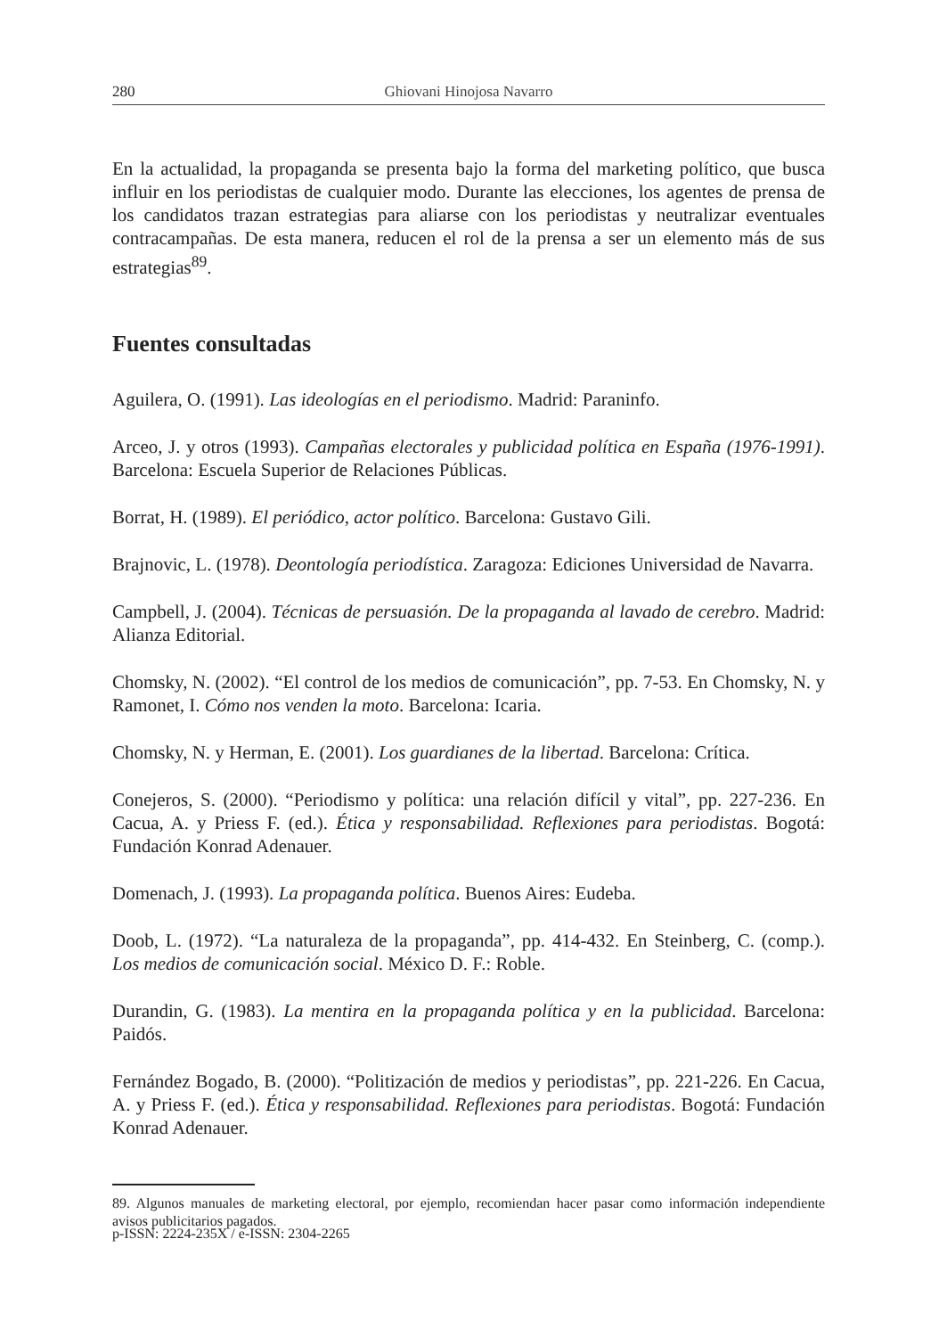280 Ghiovani Hinojosa Navarro
En la actualidad, la propaganda se presenta bajo la forma del marketing político, que busca influir en los periodistas de cualquier modo. Durante las elecciones, los agentes de prensa de los candidatos trazan estrategias para aliarse con los periodistas y neutralizar eventuales contracampañas. De esta manera, reducen el rol de la prensa a ser un elemento más de sus estrategias<sup>89</sup>.
Fuentes consultadas
Aguilera, O. (1991). Las ideologías en el periodismo. Madrid: Paraninfo.
Arceo, J. y otros (1993). Campañas electorales y publicidad política en España (1976-1991). Barcelona: Escuela Superior de Relaciones Públicas.
Borrat, H. (1989). El periódico, actor político. Barcelona: Gustavo Gili.
Brajnovic, L. (1978). Deontología periodística. Zaragoza: Ediciones Universidad de Navarra.
Campbell, J. (2004). Técnicas de persuasión. De la propaganda al lavado de cerebro. Madrid: Alianza Editorial.
Chomsky, N. (2002). “El control de los medios de comunicación”, pp. 7-53. En Chomsky, N. y Ramonet, I. Cómo nos venden la moto. Barcelona: Icaria.
Chomsky, N. y Herman, E. (2001). Los guardianes de la libertad. Barcelona: Crítica.
Conejeros, S. (2000). “Periodismo y política: una relación difícil y vital”, pp. 227-236. En Cacua, A. y Priess F. (ed.). Ética y responsabilidad. Reflexiones para periodistas. Bogotá: Fundación Konrad Adenauer.
Domenach, J. (1993). La propaganda política. Buenos Aires: Eudeba.
Doob, L. (1972). “La naturaleza de la propaganda”, pp. 414-432. En Steinberg, C. (comp.). Los medios de comunicación social. México D. F.: Roble.
Durandin, G. (1983). La mentira en la propaganda política y en la publicidad. Barcelona: Paidós.
Fernández Bogado, B. (2000). “Politización de medios y periodistas”, pp. 221-226. En Cacua, A. y Priess F. (ed.). Ética y responsabilidad. Reflexiones para periodistas. Bogotá: Fundación Konrad Adenauer.
89. Algunos manuales de marketing electoral, por ejemplo, recomiendan hacer pasar como información independiente avisos publicitarios pagados.
p-ISSN: 2224-235X / e-ISSN: 2304-2265